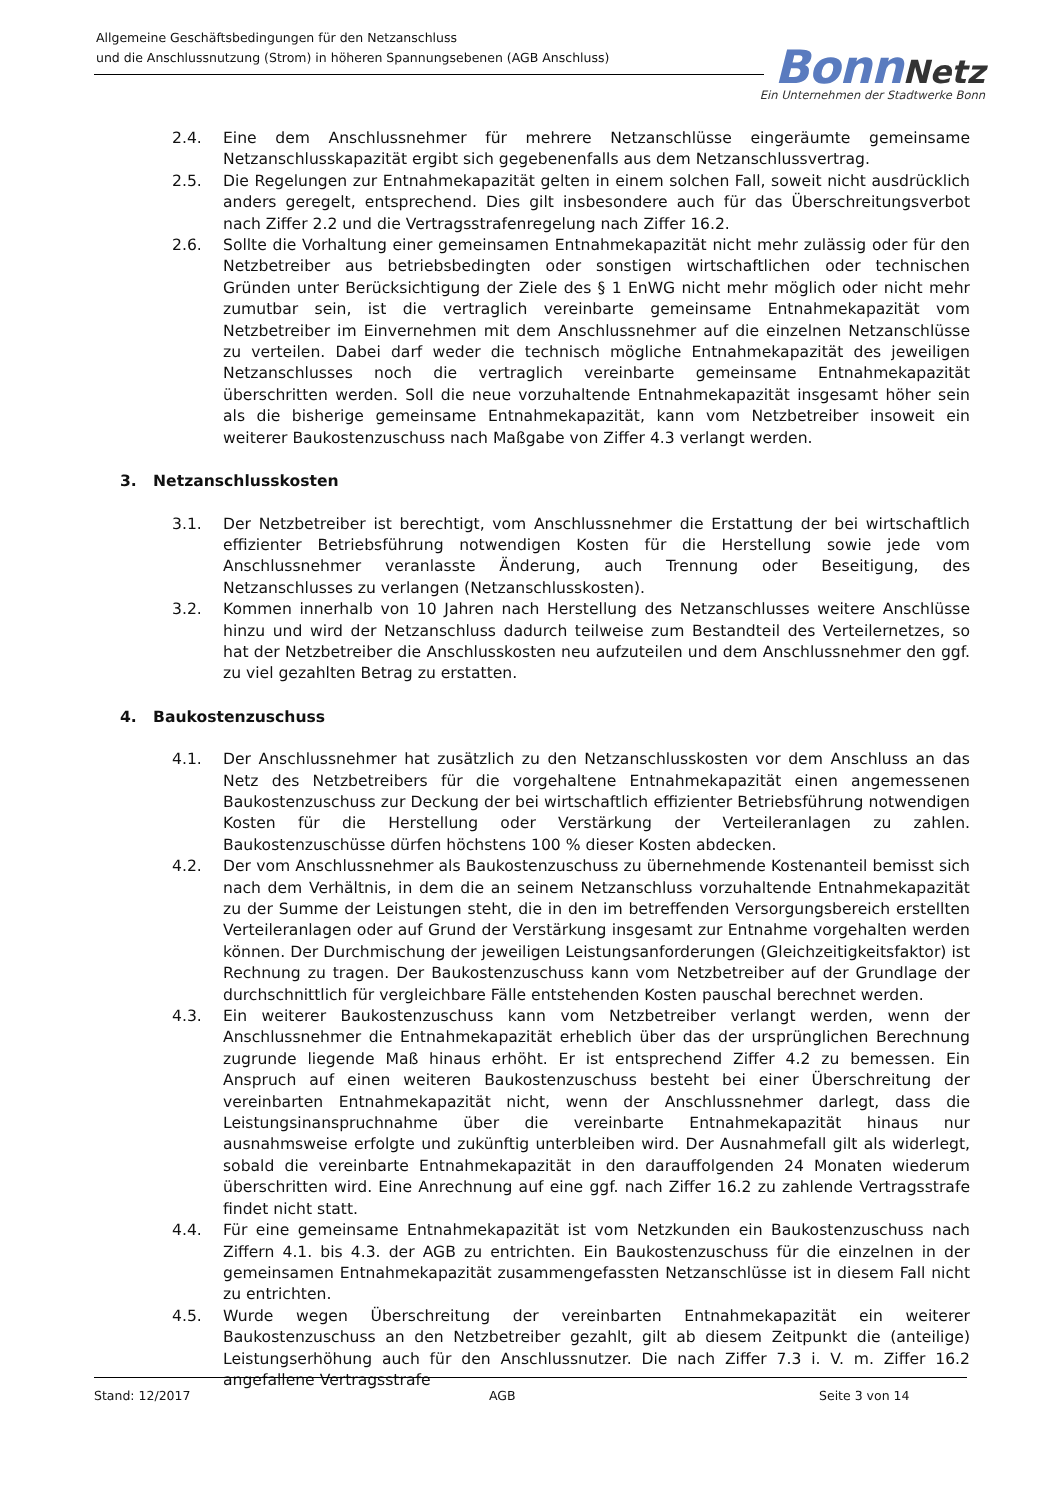Allgemeine Geschäftsbedingungen für den Netzanschluss
und die Anschlussnutzung (Strom) in höheren Spannungsebenen (AGB Anschluss)
Bonn Netz
Ein Unternehmen der Stadtwerke Bonn
2.4. Eine dem Anschlussnehmer für mehrere Netzanschlüsse eingeräumte gemeinsame Netzanschlusskapazität ergibt sich gegebenenfalls aus dem Netzanschlussvertrag.
2.5. Die Regelungen zur Entnahmekapazität gelten in einem solchen Fall, soweit nicht ausdrücklich anders geregelt, entsprechend. Dies gilt insbesondere auch für das Überschreitungsverbot nach Ziffer 2.2 und die Vertragsstrafenregelung nach Ziffer 16.2.
2.6. Sollte die Vorhaltung einer gemeinsamen Entnahmekapazität nicht mehr zulässig oder für den Netzbetreiber aus betriebsbedingten oder sonstigen wirtschaftlichen oder technischen Gründen unter Berücksichtigung der Ziele des § 1 EnWG nicht mehr möglich oder nicht mehr zumutbar sein, ist die vertraglich vereinbarte gemeinsame Entnahmekapazität vom Netzbetreiber im Einvernehmen mit dem Anschlussnehmer auf die einzelnen Netzanschlüsse zu verteilen. Dabei darf weder die technisch mögliche Entnahmekapazität des jeweiligen Netzanschlusses noch die vertraglich vereinbarte gemeinsame Entnahmekapazität überschritten werden. Soll die neue vorzuhaltende Entnahmekapazität insgesamt höher sein als die bisherige gemeinsame Entnahmekapazität, kann vom Netzbetreiber insoweit ein weiterer Baukostenzuschuss nach Maßgabe von Ziffer 4.3 verlangt werden.
3. Netzanschlusskosten
3.1. Der Netzbetreiber ist berechtigt, vom Anschlussnehmer die Erstattung der bei wirtschaftlich effizienter Betriebsführung notwendigen Kosten für die Herstellung sowie jede vom Anschlussnehmer veranlasste Änderung, auch Trennung oder Beseitigung, des Netzanschlusses zu verlangen (Netzanschlusskosten).
3.2. Kommen innerhalb von 10 Jahren nach Herstellung des Netzanschlusses weitere Anschlüsse hinzu und wird der Netzanschluss dadurch teilweise zum Bestandteil des Verteilernetzes, so hat der Netzbetreiber die Anschlusskosten neu aufzuteilen und dem Anschlussnehmer den ggf. zu viel gezahlten Betrag zu erstatten.
4. Baukostenzuschuss
4.1. Der Anschlussnehmer hat zusätzlich zu den Netzanschlusskosten vor dem Anschluss an das Netz des Netzbetreibers für die vorgehaltene Entnahmekapazität einen angemessenen Baukostenzuschuss zur Deckung der bei wirtschaftlich effizienter Betriebsführung notwendigen Kosten für die Herstellung oder Verstärkung der Verteileranlagen zu zahlen. Baukostenzuschüsse dürfen höchstens 100 % dieser Kosten abdecken.
4.2. Der vom Anschlussnehmer als Baukostenzuschuss zu übernehmende Kostenanteil bemisst sich nach dem Verhältnis, in dem die an seinem Netzanschluss vorzuhaltende Entnahmekapazität zu der Summe der Leistungen steht, die in den im betreffenden Versorgungsbereich erstellten Verteileranlagen oder auf Grund der Verstärkung insgesamt zur Entnahme vorgehalten werden können. Der Durchmischung der jeweiligen Leistungsanforderungen (Gleichzeitigkeitsfaktor) ist Rechnung zu tragen. Der Baukostenzuschuss kann vom Netzbetreiber auf der Grundlage der durchschnittlich für vergleichbare Fälle entstehenden Kosten pauschal berechnet werden.
4.3. Ein weiterer Baukostenzuschuss kann vom Netzbetreiber verlangt werden, wenn der Anschlussnehmer die Entnahmekapazität erheblich über das der ursprünglichen Berechnung zugrunde liegende Maß hinaus erhöht. Er ist entsprechend Ziffer 4.2 zu bemessen. Ein Anspruch auf einen weiteren Baukostenzuschuss besteht bei einer Überschreitung der vereinbarten Entnahmekapazität nicht, wenn der Anschlussnehmer darlegt, dass die Leistungsinanspruchnahme über die vereinbarte Entnahmekapazität hinaus nur ausnahmsweise erfolgte und zukünftig unterbleiben wird. Der Ausnahmefall gilt als widerlegt, sobald die vereinbarte Entnahmekapazität in den darauffolgenden 24 Monaten wiederum überschritten wird. Eine Anrechnung auf eine ggf. nach Ziffer 16.2 zu zahlende Vertragsstrafe findet nicht statt.
4.4. Für eine gemeinsame Entnahmekapazität ist vom Netzkunden ein Baukostenzuschuss nach Ziffern 4.1. bis 4.3. der AGB zu entrichten. Ein Baukostenzuschuss für die einzelnen in der gemeinsamen Entnahmekapazität zusammengefassten Netzanschlüsse ist in diesem Fall nicht zu entrichten.
4.5. Wurde wegen Überschreitung der vereinbarten Entnahmekapazität ein weiterer Baukostenzuschuss an den Netzbetreiber gezahlt, gilt ab diesem Zeitpunkt die (anteilige) Leistungserhöhung auch für den Anschlussnutzer. Die nach Ziffer 7.3 i. V. m. Ziffer 16.2 angefallene Vertragsstrafe
Stand: 12/2017 AGB Seite 3 von 14